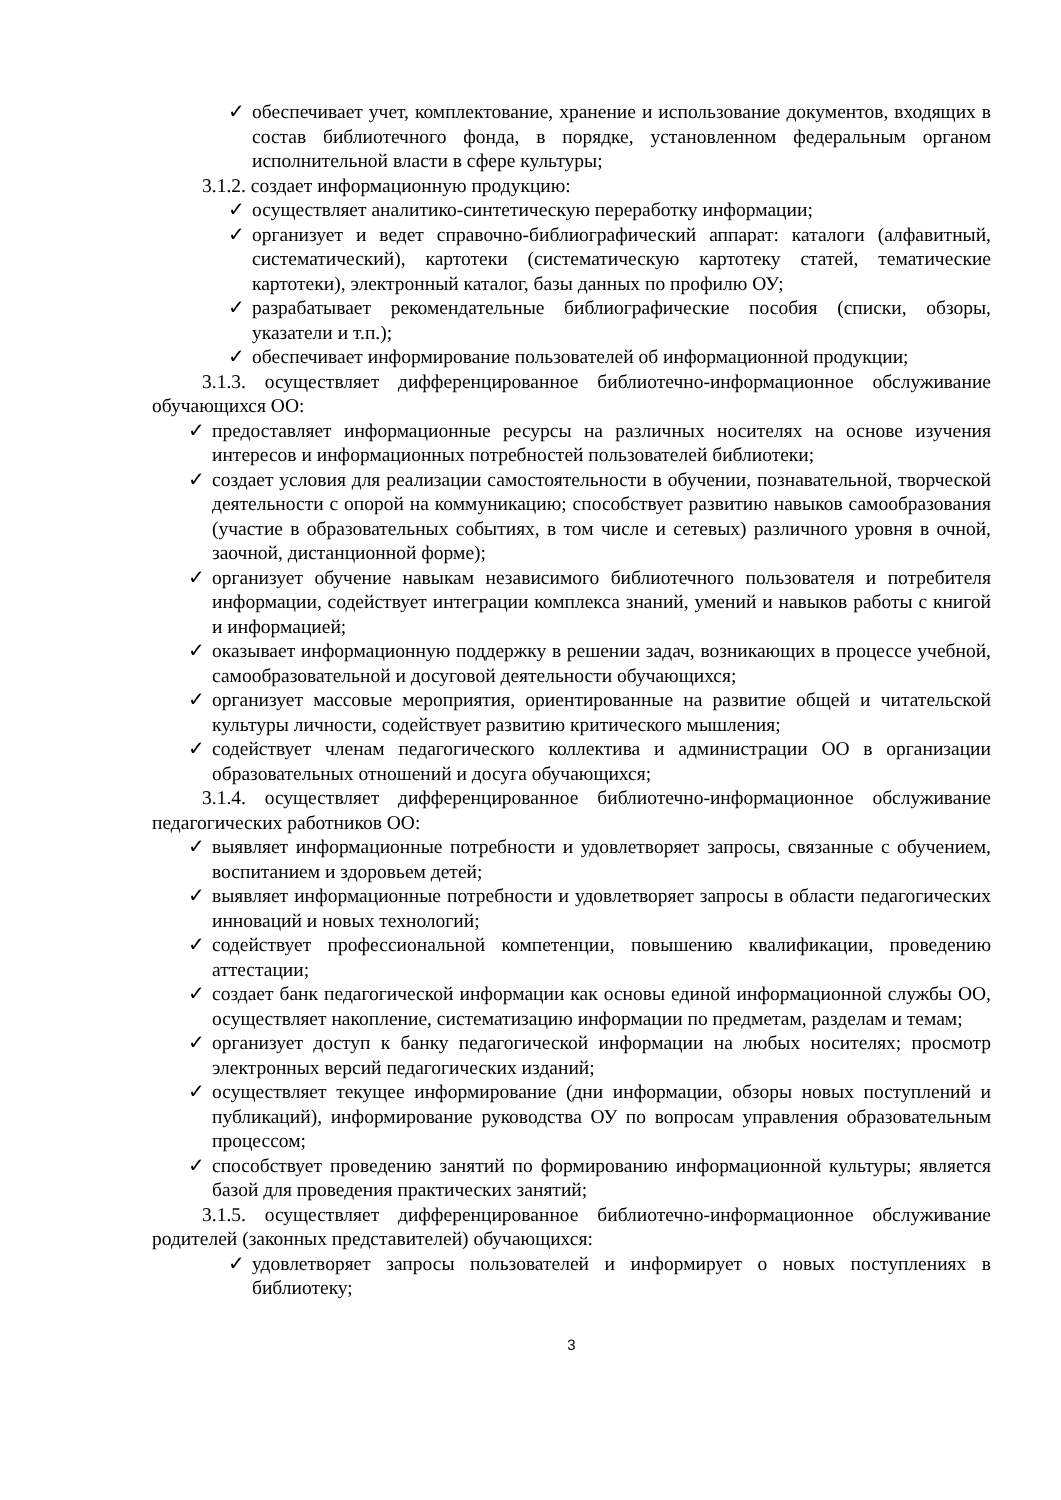✓ обеспечивает учет, комплектование, хранение и использование документов, входящих в состав библиотечного фонда, в порядке, установленном федеральным органом исполнительной власти в сфере культуры;
3.1.2. создает информационную продукцию:
✓ осуществляет аналитико-синтетическую переработку информации;
✓ организует и ведет справочно-библиографический аппарат: каталоги (алфавитный, систематический), картотеки (систематическую картотеку статей, тематические картотеки), электронный каталог, базы данных по профилю ОУ;
✓ разрабатывает рекомендательные библиографические пособия (списки, обзоры, указатели и т.п.);
✓ обеспечивает информирование пользователей об информационной продукции;
3.1.3. осуществляет дифференцированное библиотечно-информационное обслуживание обучающихся ОО:
✓ предоставляет информационные ресурсы на различных носителях на основе изучения интересов и информационных потребностей пользователей библиотеки;
✓ создает условия для реализации самостоятельности в обучении, познавательной, творческой деятельности с опорой на коммуникацию; способствует развитию навыков самообразования (участие в образовательных событиях, в том числе и сетевых) различного уровня в очной, заочной, дистанционной форме);
✓ организует обучение навыкам независимого библиотечного пользователя и потребителя информации, содействует интеграции комплекса знаний, умений и навыков работы с книгой и информацией;
✓ оказывает информационную поддержку в решении задач, возникающих в процессе учебной, самообразовательной и досуговой деятельности обучающихся;
✓ организует массовые мероприятия, ориентированные на развитие общей и читательской культуры личности, содействует развитию критического мышления;
✓ содействует членам педагогического коллектива и администрации ОО в организации образовательных отношений и досуга обучающихся;
3.1.4. осуществляет дифференцированное библиотечно-информационное обслуживание педагогических работников ОО:
✓ выявляет информационные потребности и удовлетворяет запросы, связанные с обучением, воспитанием и здоровьем детей;
✓ выявляет информационные потребности и удовлетворяет запросы в области педагогических инноваций и новых технологий;
✓ содействует профессиональной компетенции, повышению квалификации, проведению аттестации;
✓ создает банк педагогической информации как основы единой информационной службы ОО, осуществляет накопление, систематизацию информации по предметам, разделам и темам;
✓ организует доступ к банку педагогической информации на любых носителях; просмотр электронных версий педагогических изданий;
✓ осуществляет текущее информирование (дни информации, обзоры новых поступлений и публикаций), информирование руководства ОУ по вопросам управления образовательным процессом;
✓ способствует проведению занятий по формированию информационной культуры; является базой для проведения практических занятий;
3.1.5. осуществляет дифференцированное библиотечно-информационное обслуживание родителей (законных представителей) обучающихся:
✓ удовлетворяет запросы пользователей и информирует о новых поступлениях в библиотеку;
3